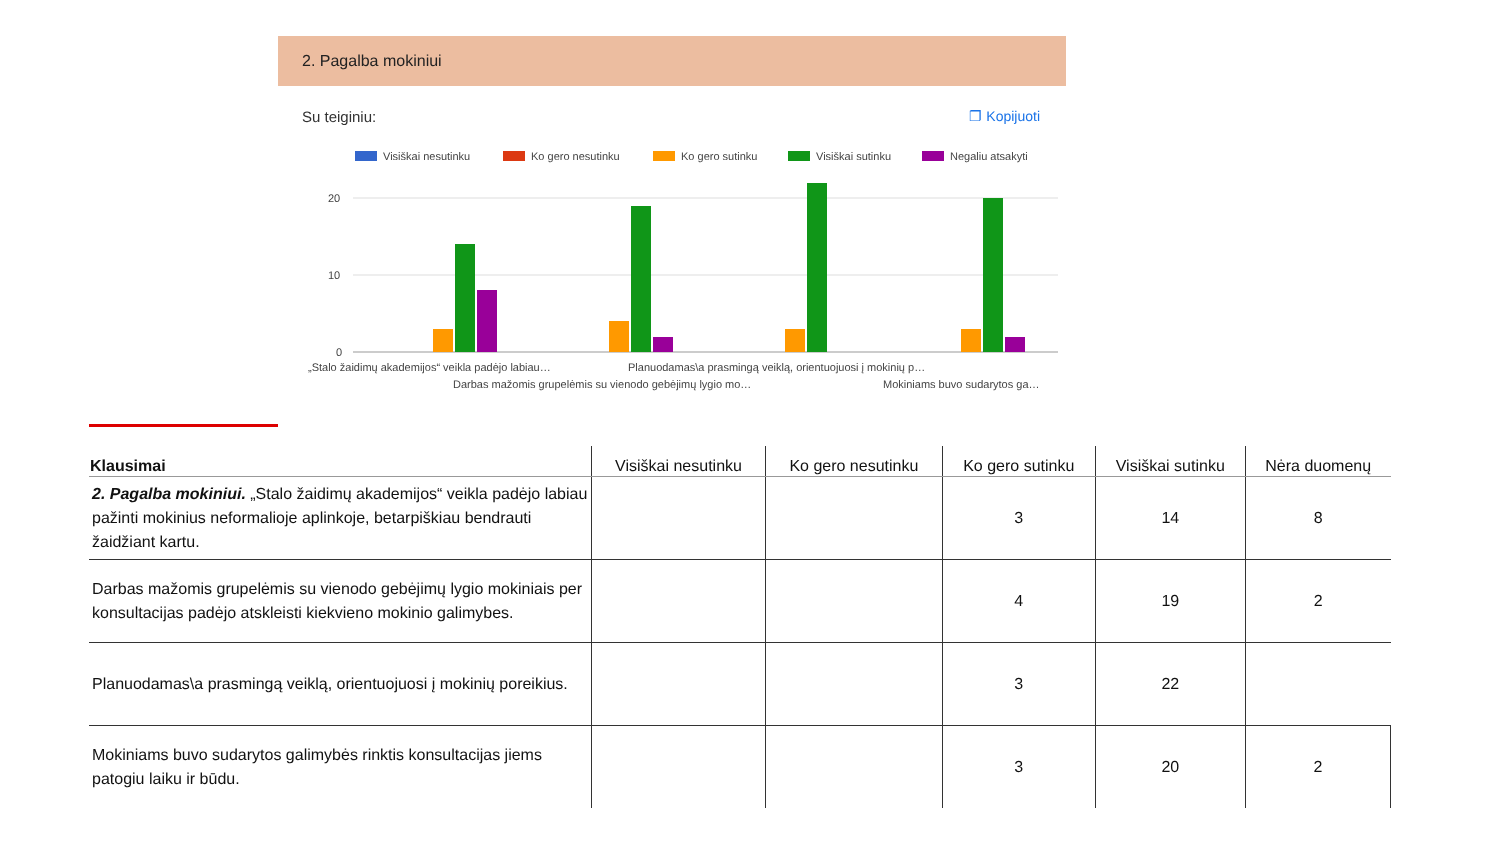2. Pagalba mokiniui
Su teiginiu: ❐ Kopijuoti
Visiškai nesutinku
Ko gero nesutinku
Ko gero sutinku
Visiškai sutinku
Negaliu atsakyti
20
10
0
„Stalo žaidimų akademijos“ veikla padėjo labiau…
Planuodamas\a prasmingą veiklą, orientuojuosi į mokinių p…
Darbas mažomis grupelėmis su vienodo gebėjimų lygio mo…
Mokiniams buvo sudarytos ga…
| Klausimai | Visiškai nesutinku | Ko gero nesutinku | Ko gero sutinku | Visiškai sutinku | Nėra duomenų |
| --- | --- | --- | --- | --- | --- |
| 2. Pagalba mokiniui. „Stalo žaidimų akademijos“ veikla padėjo labiau pažinti mokinius neformalioje aplinkoje, betarpiškiau bendrauti žaidžiant kartu. | | | 3 | 14 | 8 |
| Darbas mažomis grupelėmis su vienodo gebėjimų lygio mokiniais per konsultacijas padėjo atskleisti kiekvieno mokinio galimybes. | | | 4 | 19 | 2 |
| Planuodamas\a prasmingą veiklą, orientuojuosi į mokinių poreikius. | | | 3 | 22 | |
| Mokiniams buvo sudarytos galimybės rinktis konsultacijas jiems patogiu laiku ir būdu. | | | 3 | 20 | 2 |